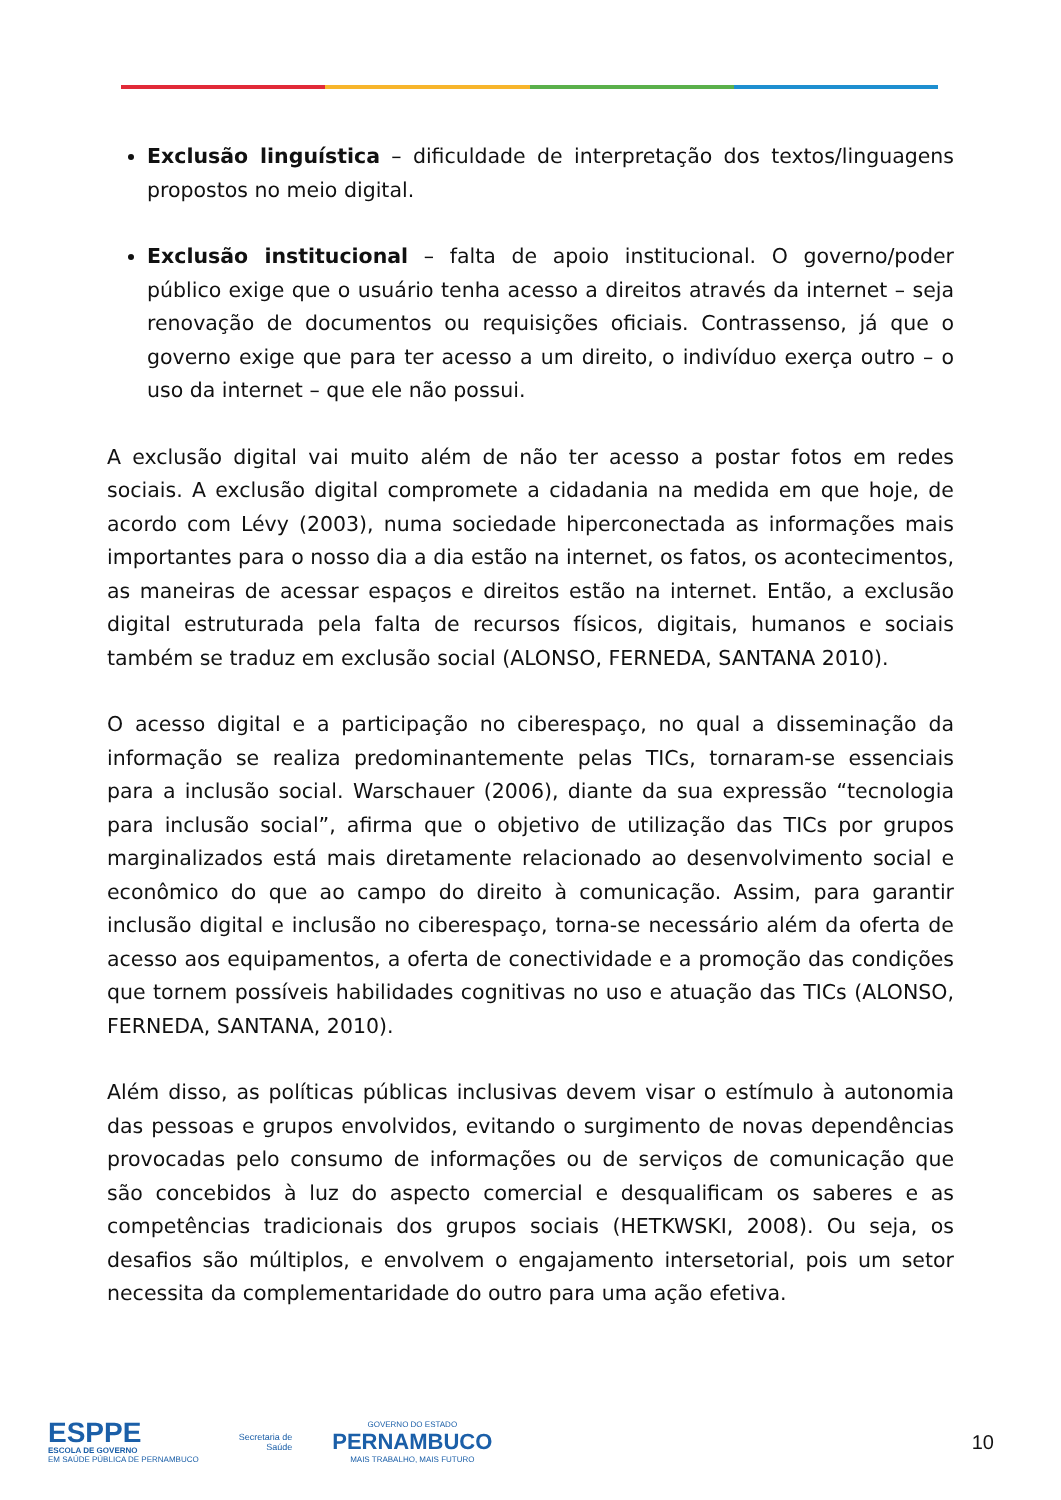Exclusão linguística – dificuldade de interpretação dos textos/linguagens propostos no meio digital.
Exclusão institucional – falta de apoio institucional. O governo/poder público exige que o usuário tenha acesso a direitos através da internet – seja renovação de documentos ou requisições oficiais. Contrassenso, já que o governo exige que para ter acesso a um direito, o indivíduo exerça outro – o uso da internet – que ele não possui.
A exclusão digital vai muito além de não ter acesso a postar fotos em redes sociais. A exclusão digital compromete a cidadania na medida em que hoje, de acordo com Lévy (2003), numa sociedade hiperconectada as informações mais importantes para o nosso dia a dia estão na internet, os fatos, os acontecimentos, as maneiras de acessar espaços e direitos estão na internet. Então, a exclusão digital estruturada pela falta de recursos físicos, digitais, humanos e sociais também se traduz em exclusão social (ALONSO, FERNEDA, SANTANA 2010).
O acesso digital e a participação no ciberespaço, no qual a disseminação da informação se realiza predominantemente pelas TICs, tornaram-se essenciais para a inclusão social. Warschauer (2006), diante da sua expressão “tecnologia para inclusão social”, afirma que o objetivo de utilização das TICs por grupos marginalizados está mais diretamente relacionado ao desenvolvimento social e econômico do que ao campo do direito à comunicação. Assim, para garantir inclusão digital e inclusão no ciberespaço, torna-se necessário além da oferta de acesso aos equipamentos, a oferta de conectividade e a promoção das condições que tornem possíveis habilidades cognitivas no uso e atuação das TICs (ALONSO, FERNEDA, SANTANA, 2010).
Além disso, as políticas públicas inclusivas devem visar o estímulo à autonomia das pessoas e grupos envolvidos, evitando o surgimento de novas dependências provocadas pelo consumo de informações ou de serviços de comunicação que são concebidos à luz do aspecto comercial e desqualificam os saberes e as competências tradicionais dos grupos sociais (HETKWSKI, 2008). Ou seja, os desafios são múltiplos, e envolvem o engajamento intersetorial, pois um setor necessita da complementaridade do outro para uma ação efetiva.
ESPPE
ESCOLA DE GOVERNO
EM SAÚDE PÚBLICA DE PERNAMBUCO
Secretaria de
Saúde
GOVERNO DO ESTADO
PERNAMBUCO
MAIS TRABALHO, MAIS FUTURO
10